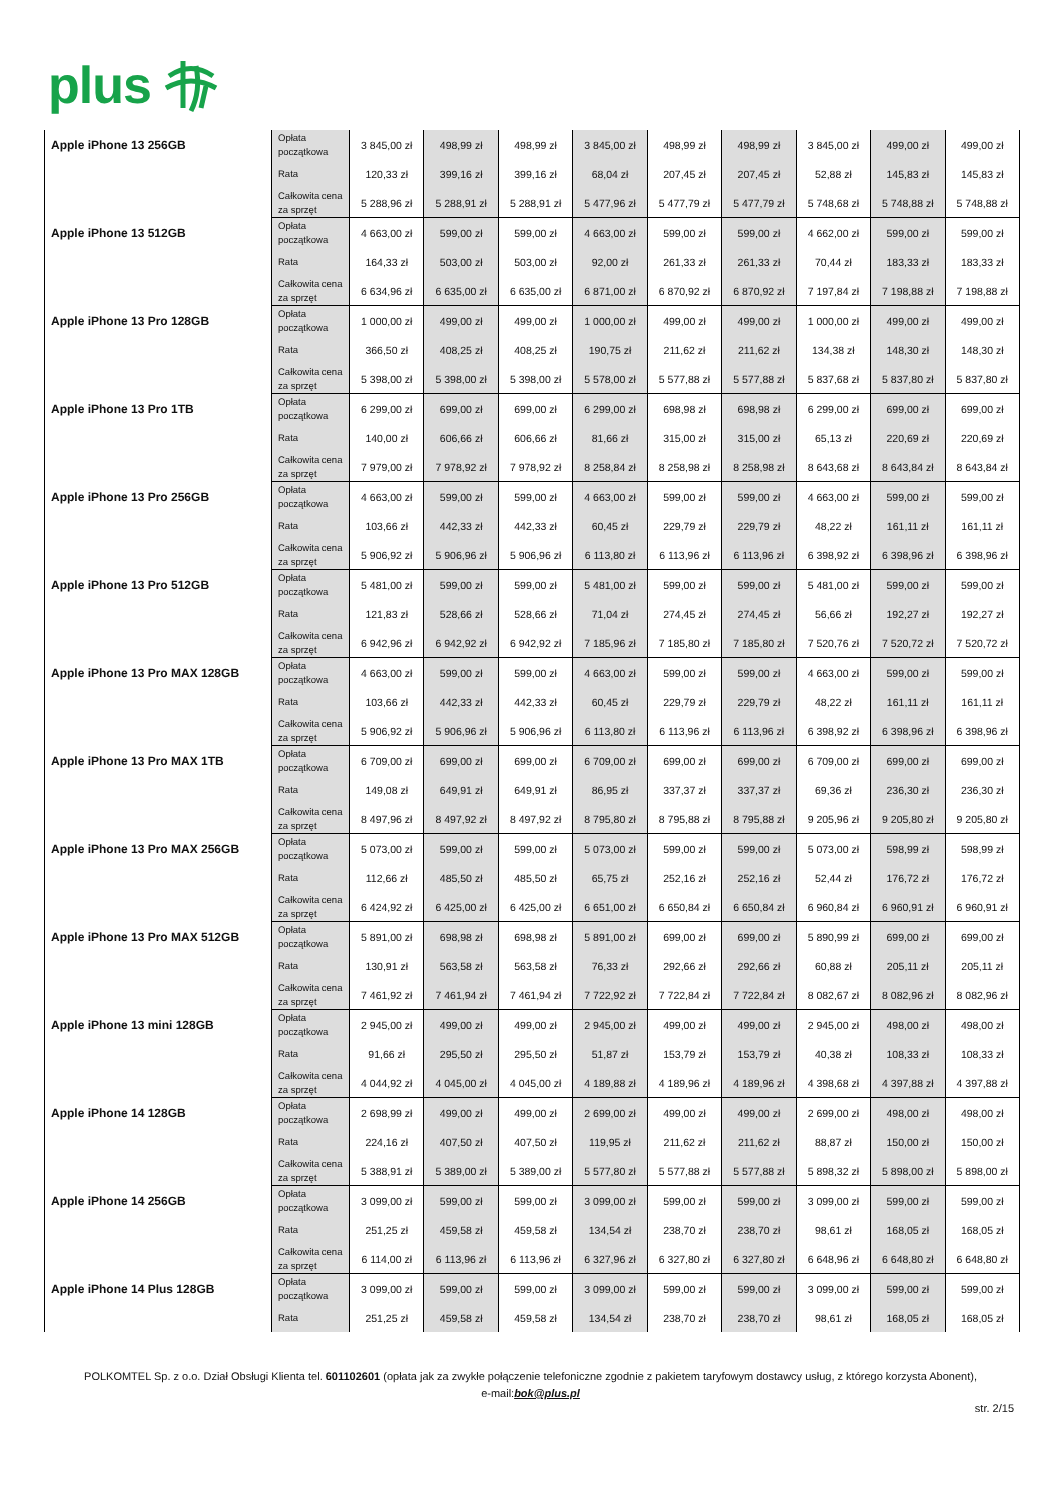plus
| Apple iPhone 13 256GB | Opłata początkowa | 3 845,00 zł | 498,99 zł | 498,99 zł | 3 845,00 zł | 498,99 zł | 498,99 zł | 3 845,00 zł | 499,00 zł | 499,00 zł |
| | Rata | 120,33 zł | 399,16 zł | 399,16 zł | 68,04 zł | 207,45 zł | 207,45 zł | 52,88 zł | 145,83 zł | 145,83 zł |
| | Całkowita cena za sprzęt | 5 288,96 zł | 5 288,91 zł | 5 288,91 zł | 5 477,96 zł | 5 477,79 zł | 5 477,79 zł | 5 748,68 zł | 5 748,88 zł | 5 748,88 zł |
| Apple iPhone 13 512GB | Opłata początkowa | 4 663,00 zł | 599,00 zł | 599,00 zł | 4 663,00 zł | 599,00 zł | 599,00 zł | 4 662,00 zł | 599,00 zł | 599,00 zł |
| | Rata | 164,33 zł | 503,00 zł | 503,00 zł | 92,00 zł | 261,33 zł | 261,33 zł | 70,44 zł | 183,33 zł | 183,33 zł |
| | Całkowita cena za sprzęt | 6 634,96 zł | 6 635,00 zł | 6 635,00 zł | 6 871,00 zł | 6 870,92 zł | 6 870,92 zł | 7 197,84 zł | 7 198,88 zł | 7 198,88 zł |
| Apple iPhone 13 Pro 128GB | Opłata początkowa | 1 000,00 zł | 499,00 zł | 499,00 zł | 1 000,00 zł | 499,00 zł | 499,00 zł | 1 000,00 zł | 499,00 zł | 499,00 zł |
| | Rata | 366,50 zł | 408,25 zł | 408,25 zł | 190,75 zł | 211,62 zł | 211,62 zł | 134,38 zł | 148,30 zł | 148,30 zł |
| | Całkowita cena za sprzęt | 5 398,00 zł | 5 398,00 zł | 5 398,00 zł | 5 578,00 zł | 5 577,88 zł | 5 577,88 zł | 5 837,68 zł | 5 837,80 zł | 5 837,80 zł |
| Apple iPhone 13 Pro 1TB | Opłata początkowa | 6 299,00 zł | 699,00 zł | 699,00 zł | 6 299,00 zł | 698,98 zł | 698,98 zł | 6 299,00 zł | 699,00 zł | 699,00 zł |
| | Rata | 140,00 zł | 606,66 zł | 606,66 zł | 81,66 zł | 315,00 zł | 315,00 zł | 65,13 zł | 220,69 zł | 220,69 zł |
| | Całkowita cena za sprzęt | 7 979,00 zł | 7 978,92 zł | 7 978,92 zł | 8 258,84 zł | 8 258,98 zł | 8 258,98 zł | 8 643,68 zł | 8 643,84 zł | 8 643,84 zł |
| Apple iPhone 13 Pro 256GB | Opłata początkowa | 4 663,00 zł | 599,00 zł | 599,00 zł | 4 663,00 zł | 599,00 zł | 599,00 zł | 4 663,00 zł | 599,00 zł | 599,00 zł |
| | Rata | 103,66 zł | 442,33 zł | 442,33 zł | 60,45 zł | 229,79 zł | 229,79 zł | 48,22 zł | 161,11 zł | 161,11 zł |
| | Całkowita cena za sprzęt | 5 906,92 zł | 5 906,96 zł | 5 906,96 zł | 6 113,80 zł | 6 113,96 zł | 6 113,96 zł | 6 398,92 zł | 6 398,96 zł | 6 398,96 zł |
| Apple iPhone 13 Pro 512GB | Opłata początkowa | 5 481,00 zł | 599,00 zł | 599,00 zł | 5 481,00 zł | 599,00 zł | 599,00 zł | 5 481,00 zł | 599,00 zł | 599,00 zł |
| | Rata | 121,83 zł | 528,66 zł | 528,66 zł | 71,04 zł | 274,45 zł | 274,45 zł | 56,66 zł | 192,27 zł | 192,27 zł |
| | Całkowita cena za sprzęt | 6 942,96 zł | 6 942,92 zł | 6 942,92 zł | 7 185,96 zł | 7 185,80 zł | 7 185,80 zł | 7 520,76 zł | 7 520,72 zł | 7 520,72 zł |
| Apple iPhone 13 Pro MAX 128GB | Opłata początkowa | 4 663,00 zł | 599,00 zł | 599,00 zł | 4 663,00 zł | 599,00 zł | 599,00 zł | 4 663,00 zł | 599,00 zł | 599,00 zł |
| | Rata | 103,66 zł | 442,33 zł | 442,33 zł | 60,45 zł | 229,79 zł | 229,79 zł | 48,22 zł | 161,11 zł | 161,11 zł |
| | Całkowita cena za sprzęt | 5 906,92 zł | 5 906,96 zł | 5 906,96 zł | 6 113,80 zł | 6 113,96 zł | 6 113,96 zł | 6 398,92 zł | 6 398,96 zł | 6 398,96 zł |
| Apple iPhone 13 Pro MAX 1TB | Opłata początkowa | 6 709,00 zł | 699,00 zł | 699,00 zł | 6 709,00 zł | 699,00 zł | 699,00 zł | 6 709,00 zł | 699,00 zł | 699,00 zł |
| | Rata | 149,08 zł | 649,91 zł | 649,91 zł | 86,95 zł | 337,37 zł | 337,37 zł | 69,36 zł | 236,30 zł | 236,30 zł |
| | Całkowita cena za sprzęt | 8 497,96 zł | 8 497,92 zł | 8 497,92 zł | 8 795,80 zł | 8 795,88 zł | 8 795,88 zł | 9 205,96 zł | 9 205,80 zł | 9 205,80 zł |
| Apple iPhone 13 Pro MAX 256GB | Opłata początkowa | 5 073,00 zł | 599,00 zł | 599,00 zł | 5 073,00 zł | 599,00 zł | 599,00 zł | 5 073,00 zł | 598,99 zł | 598,99 zł |
| | Rata | 112,66 zł | 485,50 zł | 485,50 zł | 65,75 zł | 252,16 zł | 252,16 zł | 52,44 zł | 176,72 zł | 176,72 zł |
| | Całkowita cena za sprzęt | 6 424,92 zł | 6 425,00 zł | 6 425,00 zł | 6 651,00 zł | 6 650,84 zł | 6 650,84 zł | 6 960,84 zł | 6 960,91 zł | 6 960,91 zł |
| Apple iPhone 13 Pro MAX 512GB | Opłata początkowa | 5 891,00 zł | 698,98 zł | 698,98 zł | 5 891,00 zł | 699,00 zł | 699,00 zł | 5 890,99 zł | 699,00 zł | 699,00 zł |
| | Rata | 130,91 zł | 563,58 zł | 563,58 zł | 76,33 zł | 292,66 zł | 292,66 zł | 60,88 zł | 205,11 zł | 205,11 zł |
| | Całkowita cena za sprzęt | 7 461,92 zł | 7 461,94 zł | 7 461,94 zł | 7 722,92 zł | 7 722,84 zł | 7 722,84 zł | 8 082,67 zł | 8 082,96 zł | 8 082,96 zł |
| Apple iPhone 13 mini 128GB | Opłata początkowa | 2 945,00 zł | 499,00 zł | 499,00 zł | 2 945,00 zł | 499,00 zł | 499,00 zł | 2 945,00 zł | 498,00 zł | 498,00 zł |
| | Rata | 91,66 zł | 295,50 zł | 295,50 zł | 51,87 zł | 153,79 zł | 153,79 zł | 40,38 zł | 108,33 zł | 108,33 zł |
| | Całkowita cena za sprzęt | 4 044,92 zł | 4 045,00 zł | 4 045,00 zł | 4 189,88 zł | 4 189,96 zł | 4 189,96 zł | 4 398,68 zł | 4 397,88 zł | 4 397,88 zł |
| Apple iPhone 14 128GB | Opłata początkowa | 2 698,99 zł | 499,00 zł | 499,00 zł | 2 699,00 zł | 499,00 zł | 499,00 zł | 2 699,00 zł | 498,00 zł | 498,00 zł |
| | Rata | 224,16 zł | 407,50 zł | 407,50 zł | 119,95 zł | 211,62 zł | 211,62 zł | 88,87 zł | 150,00 zł | 150,00 zł |
| | Całkowita cena za sprzęt | 5 388,91 zł | 5 389,00 zł | 5 389,00 zł | 5 577,80 zł | 5 577,88 zł | 5 577,88 zł | 5 898,32 zł | 5 898,00 zł | 5 898,00 zł |
| Apple iPhone 14 256GB | Opłata początkowa | 3 099,00 zł | 599,00 zł | 599,00 zł | 3 099,00 zł | 599,00 zł | 599,00 zł | 3 099,00 zł | 599,00 zł | 599,00 zł |
| | Rata | 251,25 zł | 459,58 zł | 459,58 zł | 134,54 zł | 238,70 zł | 238,70 zł | 98,61 zł | 168,05 zł | 168,05 zł |
| | Całkowita cena za sprzęt | 6 114,00 zł | 6 113,96 zł | 6 113,96 zł | 6 327,96 zł | 6 327,80 zł | 6 327,80 zł | 6 648,96 zł | 6 648,80 zł | 6 648,80 zł |
| Apple iPhone 14 Plus 128GB | Opłata początkowa | 3 099,00 zł | 599,00 zł | 599,00 zł | 3 099,00 zł | 599,00 zł | 599,00 zł | 3 099,00 zł | 599,00 zł | 599,00 zł |
| | Rata | 251,25 zł | 459,58 zł | 459,58 zł | 134,54 zł | 238,70 zł | 238,70 zł | 98,61 zł | 168,05 zł | 168,05 zł |
POLKOMTEL Sp. z o.o. Dział Obsługi Klienta tel. 601102601 (opłata jak za zwykłe połączenie telefoniczne zgodnie z pakietem taryfowym dostawcy usług, z którego korzysta Abonent),
e-mail:bok@plus.pl
str. 2/15